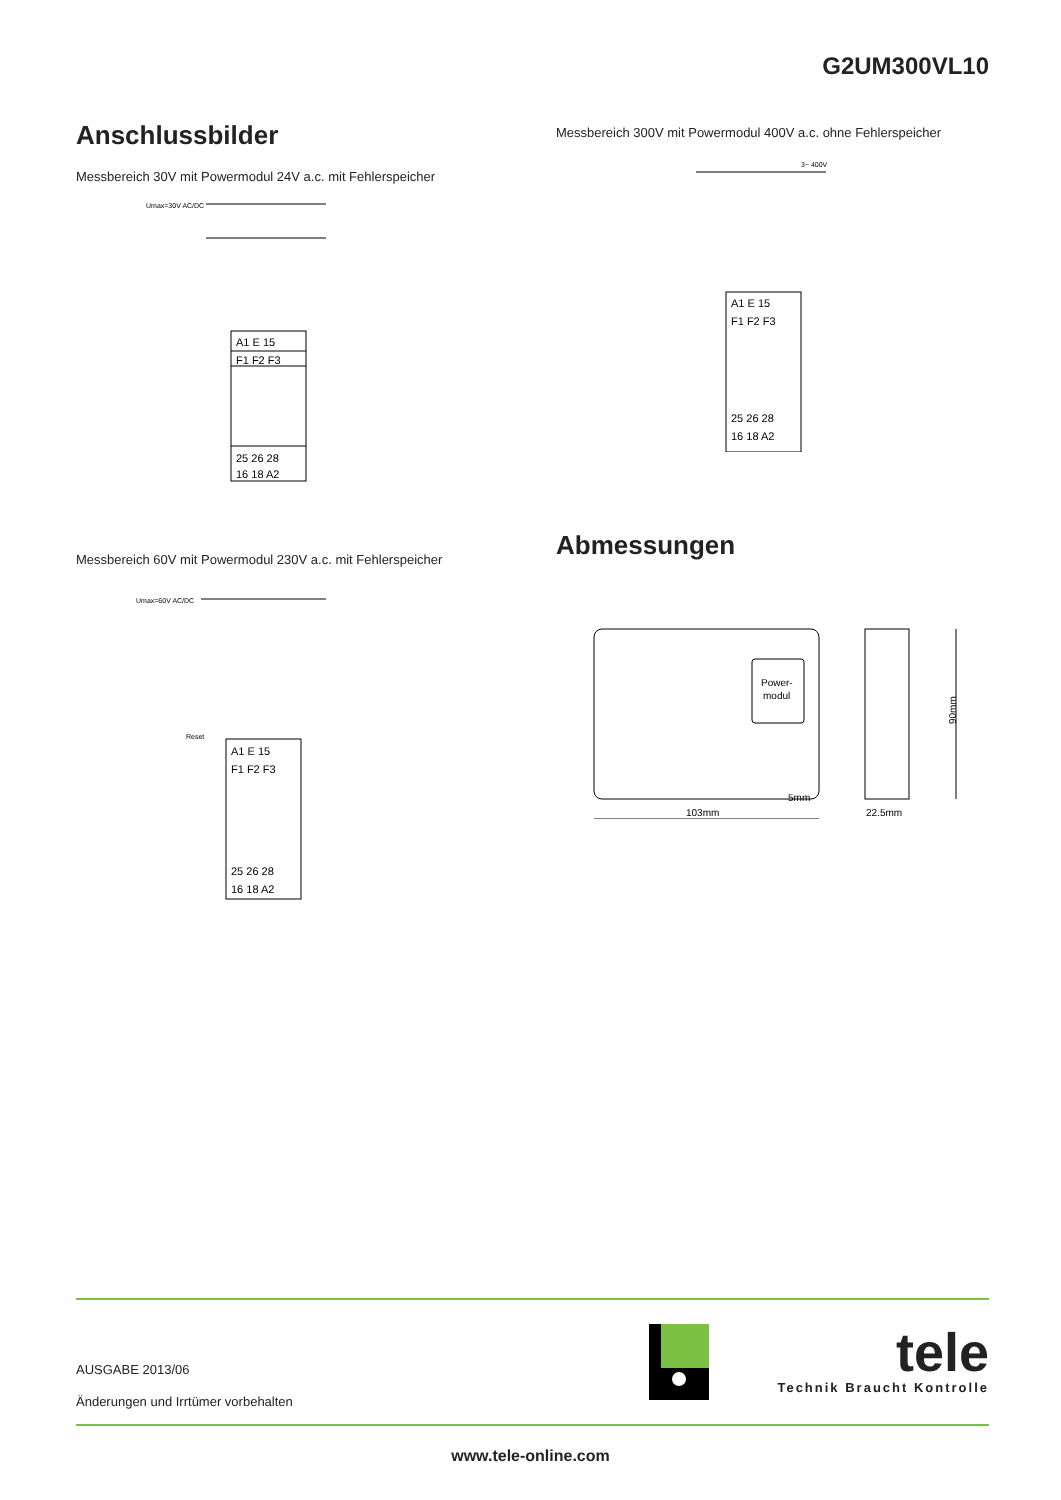G2UM300VL10
Anschlussbilder
Messbereich 30V mit Powermodul 24V a.c. mit Fehlerspeicher
A1 E 15
F1 F2 F3
25 26 28
16 18 A2
Umax=30V AC/DC
Messbereich 300V mit Powermodul 400V a.c. ohne Fehlerspeicher
A1 E 15
F1 F2 F3
25 26 28
16 18 A2
3~ 400V
Messbereich 60V mit Powermodul 230V a.c. mit Fehlerspeicher
A1 E 15
F1 F2 F3
25 26 28
16 18 A2
Umax=60V AC/DC
Reset
Abmessungen
Power-
modul
103mm
5mm
22.5mm
90mm
AUSGABE 2013/06
Änderungen und Irrtümer vorbehalten
tele
Technik Braucht Kontrolle
www.tele-online.com